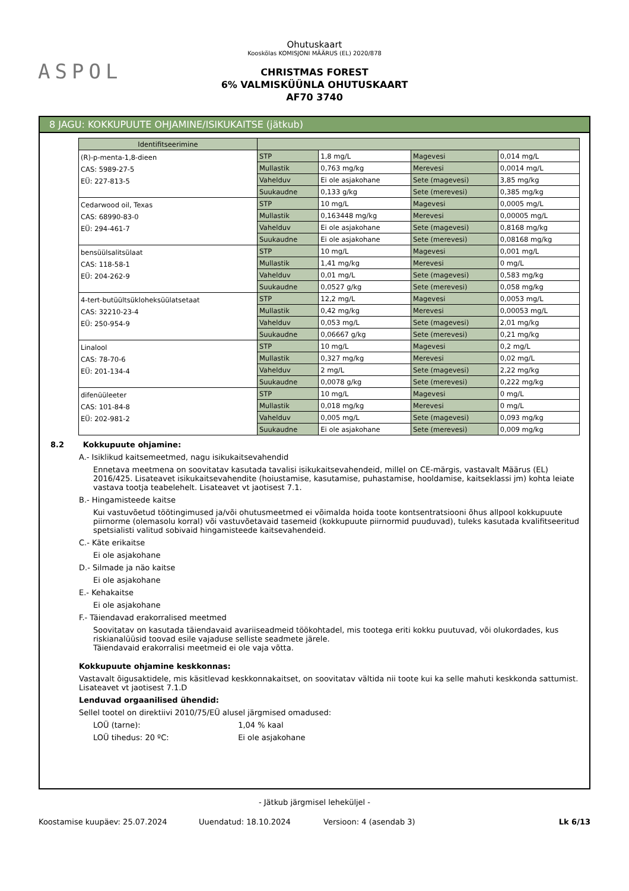ASPOL
Ohutuskaart
Kooskõlas KOMISJONI MÄÄRUS (EL) 2020/878
CHRISTMAS FOREST
6% VALMISKÜÜNLA OHUTUSKAART
AF70 3740
8 JAGU: KOKKUPUUTE OHJAMINE/ISIKUKAITSE (jätkub)
| Identifitseerimine | | | | |
| --- | --- | --- | --- | --- |
| (R)-p-menta-1,8-dieen CAS: 5989-27-5 EÜ: 227-813-5 | STP | 1,8 mg/L | Magevesi | 0,014 mg/L |
| | Mullastik | 0,763 mg/kg | Merevesi | 0,0014 mg/L |
| | Vahelduv | Ei ole asjakohane | Sete (magevesi) | 3,85 mg/kg |
| | Suukaudne | 0,133 g/kg | Sete (merevesi) | 0,385 mg/kg |
| Cedarwood oil, Texas CAS: 68990-83-0 EÜ: 294-461-7 | STP | 10 mg/L | Magevesi | 0,0005 mg/L |
| | Mullastik | 0,163448 mg/kg | Merevesi | 0,00005 mg/L |
| | Vahelduv | Ei ole asjakohane | Sete (magevesi) | 0,8168 mg/kg |
| | Suukaudne | Ei ole asjakohane | Sete (merevesi) | 0,08168 mg/kg |
| bensüülsalitsülaat CAS: 118-58-1 EÜ: 204-262-9 | STP | 10 mg/L | Magevesi | 0,001 mg/L |
| | Mullastik | 1,41 mg/kg | Merevesi | 0 mg/L |
| | Vahelduv | 0,01 mg/L | Sete (magevesi) | 0,583 mg/kg |
| | Suukaudne | 0,0527 g/kg | Sete (merevesi) | 0,058 mg/kg |
| 4-tert-butüültsükloheksüülatsetaat CAS: 32210-23-4 EÜ: 250-954-9 | STP | 12,2 mg/L | Magevesi | 0,0053 mg/L |
| | Mullastik | 0,42 mg/kg | Merevesi | 0,00053 mg/L |
| | Vahelduv | 0,053 mg/L | Sete (magevesi) | 2,01 mg/kg |
| | Suukaudne | 0,06667 g/kg | Sete (merevesi) | 0,21 mg/kg |
| Linalool CAS: 78-70-6 EÜ: 201-134-4 | STP | 10 mg/L | Magevesi | 0,2 mg/L |
| | Mullastik | 0,327 mg/kg | Merevesi | 0,02 mg/L |
| | Vahelduv | 2 mg/L | Sete (magevesi) | 2,22 mg/kg |
| | Suukaudne | 0,0078 g/kg | Sete (merevesi) | 0,222 mg/kg |
| difenüüleeter CAS: 101-84-8 EÜ: 202-981-2 | STP | 10 mg/L | Magevesi | 0 mg/L |
| | Mullastik | 0,018 mg/kg | Merevesi | 0 mg/L |
| | Vahelduv | 0,005 mg/L | Sete (magevesi) | 0,093 mg/kg |
| | Suukaudne | Ei ole asjakohane | Sete (merevesi) | 0,009 mg/kg |
8.2 Kokkupuute ohjamine:
A.- Isiklikud kaitsemeetmed, nagu isikukaitsevahendid
Ennetava meetmena on soovitatav kasutada tavalisi isikukaitsevahendeid, millel on CE-märgis, vastavalt Määrus (EL) 2016/425. Lisateavet isikukaitsevahendite (hoiustamise, kasutamise, puhastamise, hooldamise, kaitseklassi jm) kohta leiate vastava tootja teabelehelt. Lisateavet vt jaotisest 7.1.
B.- Hingamisteede kaitse
Kui vastuvõetud töötingimused ja/või ohutusmeetmed ei võimalda hoida toote kontsentratsiooni õhus allpool kokkupuute piirnorme (olemasolu korral) või vastuvõetavaid tasemeid (kokkupuute piirnormid puuduvad), tuleks kasutada kvalifitseeritud spetsialisti valitud sobivaid hingamisteede kaitsevahendeid.
C.- Käte erikaitse
Ei ole asjakohane
D.- Silmade ja näo kaitse
Ei ole asjakohane
E.- Kehakaitse
Ei ole asjakohane
F.- Täiendavad erakorralised meetmed
Soovitatav on kasutada täiendavaid avariiseadmeid töökohtadel, mis tootega eriti kokku puutuvad, või olukordades, kus riskianalüüsid toovad esile vajaduse selliste seadmete järele.
Täiendavaid erakorralisi meetmeid ei ole vaja võtta.
Kokkupuute ohjamine keskkonnas:
Vastavalt õigusaktidele, mis käsitlevad keskkonnakaitset, on soovitatav vältida nii toote kui ka selle mahuti keskkonda sattumist. Lisateavet vt jaotisest 7.1.D
Lenduvad orgaanilised ühendid:
Sellel tootel on direktiivi 2010/75/EÜ alusel järgmised omadused:
LOÜ (tarne): 1,04 % kaal
LOÜ tihedus: 20 ºC: Ei ole asjakohane
- Jätkub järgmisel leheküljel -
Koostamise kuupäev: 25.07.2024 Uuendatud: 18.10.2024 Versioon: 4 (asendab 3) Lk 6/13